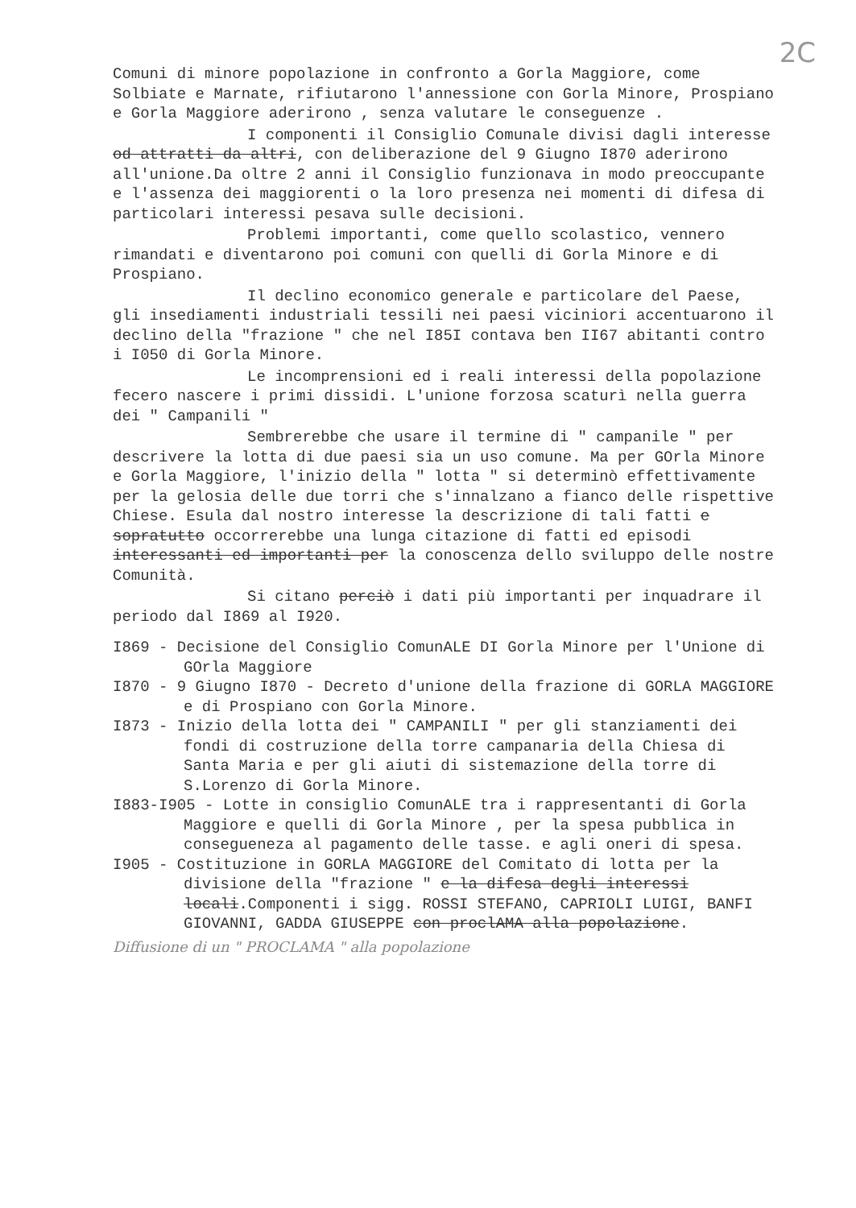2C
Comuni di minore popolazione in confronto a Gorla Maggiore, come Solbiate e Marnate, rifiutarono l'annessione con Gorla Minore, Prospiano e Gorla Maggiore aderirono , senza valutare le conseguenze .
I componenti il Consiglio Comunale divisi dagli interesse od attratti da altri, con deliberazione del 9 Giugno I870 aderirono all'unione.Da oltre 2 anni il Consiglio funzionava in modo preoccupante e l'assenza dei maggiorenti o la loro presenza nei momenti di difesa di particolari interessi pesava sulle decisioni.
Problemi importanti, come quello scolastico, vennero rimandati e diventarono poi comuni con quelli di Gorla Minore e di Prospiano.
Il declino economico generale e particolare del Paese, gli insediamenti industriali tessili nei paesi viciniori accentuarono il declino della "frazione " che nel I85I contava ben II67 abitanti contro i I050 di Gorla Minore.
Le incomprensioni ed i reali interessi della popolazione fecero nascere i primi dissidi. L'unione forzosa scaturì nella guerra dei " Campanili "
Sembrerebbe che usare il termine di " campanile " per descrivere la lotta di due paesi sia un uso comune. Ma per GOrla Minore e Gorla Maggiore, l'inizio della " lotta " si determinò effettivamente per la gelosia delle due torri che s'innalzano a fianco delle rispettive Chiese. Esula dal nostro interesse la descrizione di tali fatti e sopratutto occorrerebbe una lunga citazione di fatti ed episodi interessanti ed importanti per la conoscenza dello sviluppo delle nostre Comunità.
Si citano perciò i dati più importanti per inquadrare il periodo dal I869 al I920.
I869 - Decisione del Consiglio ComunALE DI Gorla Minore per l'Unione di GOrla Maggiore
I870 - 9 Giugno I870 - Decreto d'unione della frazione di GORLA MAGGIORE e di Prospiano con Gorla Minore.
I873 - Inizio della lotta dei " CAMPANILI " per gli stanziamenti dei fondi di costruzione della torre campanaria della Chiesa di Santa Maria e per gli aiuti di sistemazione della torre di S.Lorenzo di Gorla Minore.
I883-I905 - Lotte in consiglio ComunALE tra i rappresentanti di Gorla Maggiore e quelli di Gorla Minore , per la spesa pubblica in consegueneza al pagamento delle tasse. e agli oneri di spesa.
I905 - Costituzione in GORLA MAGGIORE del Comitato di lotta per la divisione della "frazione " e la difesa degli interessi locali.Componenti i sigg. ROSSI STEFANO, CAPRIOLI LUIGI, BANFI GIOVANNI, GADDA GIUSEPPE con proclAMA alla popolazione.
Diffusione di un " PROCLAMA " alla popolazione